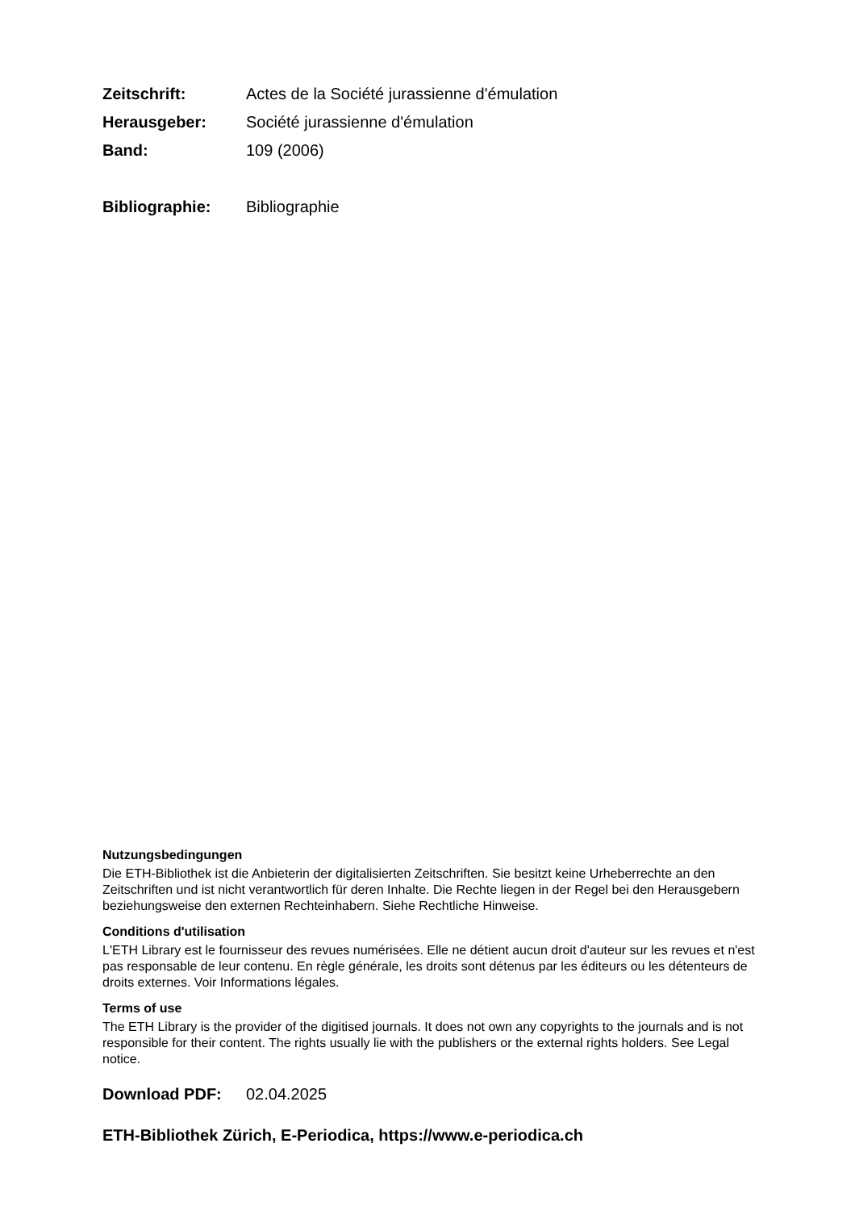Zeitschrift: Actes de la Société jurassienne d'émulation
Herausgeber: Société jurassienne d'émulation
Band: 109 (2006)
Bibliographie: Bibliographie
Nutzungsbedingungen
Die ETH-Bibliothek ist die Anbieterin der digitalisierten Zeitschriften. Sie besitzt keine Urheberrechte an den Zeitschriften und ist nicht verantwortlich für deren Inhalte. Die Rechte liegen in der Regel bei den Herausgebern beziehungsweise den externen Rechteinhabern. Siehe Rechtliche Hinweise.
Conditions d'utilisation
L'ETH Library est le fournisseur des revues numérisées. Elle ne détient aucun droit d'auteur sur les revues et n'est pas responsable de leur contenu. En règle générale, les droits sont détenus par les éditeurs ou les détenteurs de droits externes. Voir Informations légales.
Terms of use
The ETH Library is the provider of the digitised journals. It does not own any copyrights to the journals and is not responsible for their content. The rights usually lie with the publishers or the external rights holders. See Legal notice.
Download PDF: 02.04.2025
ETH-Bibliothek Zürich, E-Periodica, https://www.e-periodica.ch